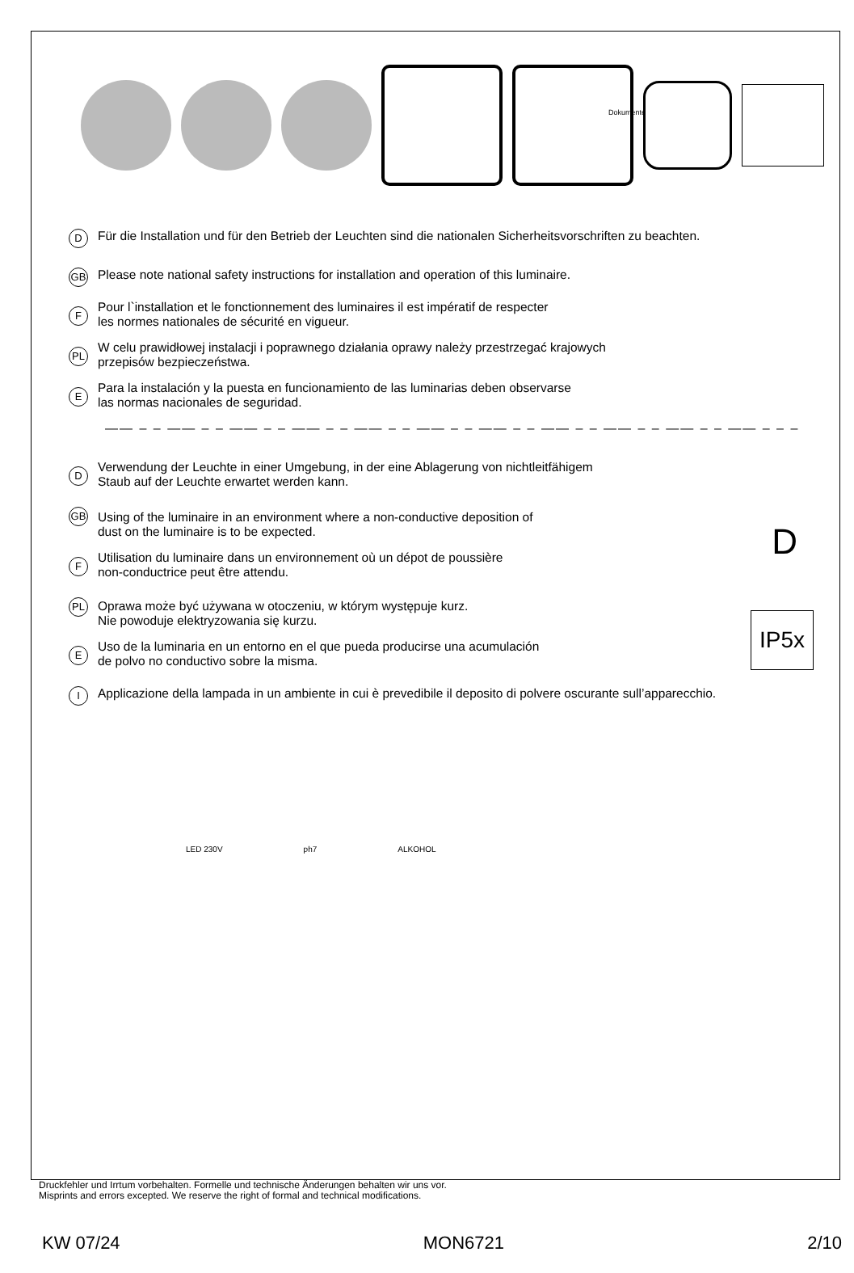Dokumente
D
Für die Installation und für den Betrieb der Leuchten sind die nationalen Sicherheitsvorschriften zu beachten.
GB
Please note national safety instructions for installation and operation of this luminaire.
F
Pour l`installation et le fonctionnement des luminaires il est impératif de respecter
les normes nationales de sécurité en vigueur.
PL
W celu prawidłowej instalacji i poprawnego działania oprawy należy przestrzegać krajowych
przepisów bezpieczeństwa.
E
Para la instalación y la puesta en funcionamiento de las luminarias deben observarse
las normas nacionales de seguridad.
—— – – —— – – —— – – —— – – —— – – —— – – —— – – —— – – —— – – —— – – —— – – –
D
IP5x
D
Verwendung der Leuchte in einer Umgebung, in der eine Ablagerung von nichtleitfähigem
Staub auf der Leuchte erwartet werden kann.
GB
Using of the luminaire in an environment where a non-conductive deposition of
dust on the luminaire is to be expected.
F
Utilisation du luminaire dans un environnement où un dépot de poussière
non-conductrice peut être attendu.
PL
Oprawa może być używana w otoczeniu, w którym występuje kurz.
Nie powoduje elektryzowania się kurzu.
E
Uso de la luminaria en un entorno en el que pueda producirse una acumulación
de polvo no conductivo sobre la misma.
I
Applicazione della lampada in un ambiente in cui è prevedibile il deposito di polvere oscurante sull’apparecchio.
LED 230V ph7 ALKOHOL
Druckfehler und Irrtum vorbehalten. Formelle und technische Änderungen behalten wir uns vor.
Misprints and errors excepted. We reserve the right of formal and technical modifications.
KW 07/24 MON6721 2/10